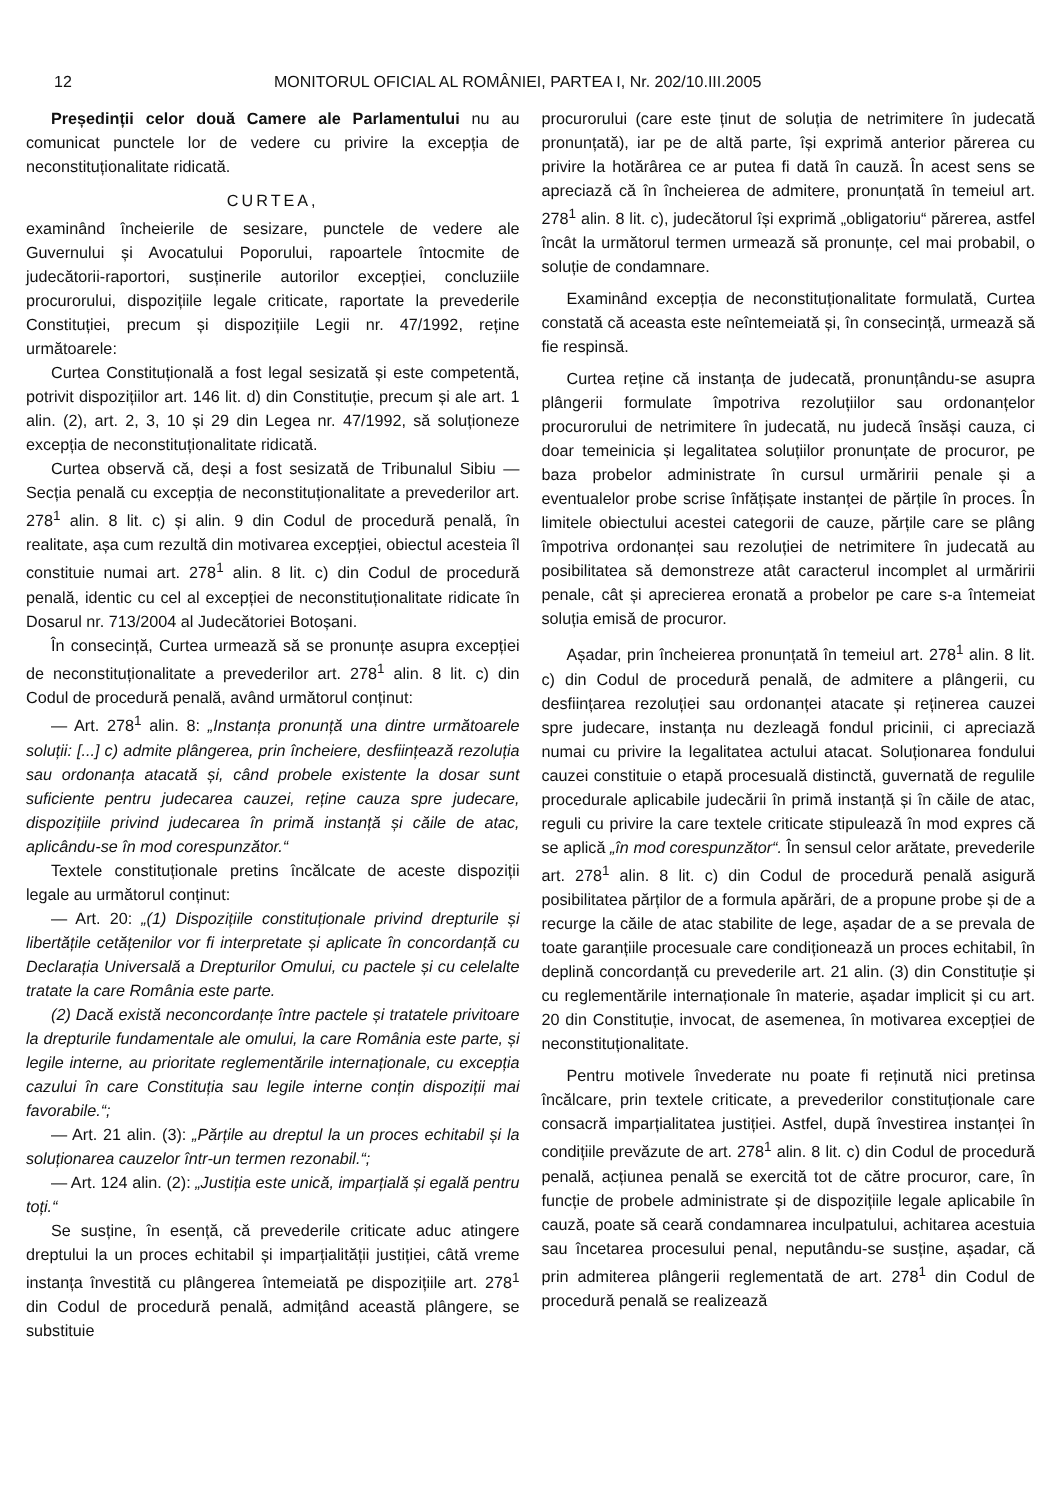12 MONITORUL OFICIAL AL ROMÂNIEI, PARTEA I, Nr. 202/10.III.2005
Președinții celor două Camere ale Parlamentului nu au comunicat punctele lor de vedere cu privire la excepția de neconstituționalitate ridicată.
CURTEA,
examinând încheierile de sesizare, punctele de vedere ale Guvernului și Avocatului Poporului, rapoartele întocmite de judecătorii-raportori, susținerile autorilor excepției, concluziile procurorului, dispozițiile legale criticate, raportate la prevederile Constituției, precum și dispozițiile Legii nr. 47/1992, reține următoarele:
Curtea Constituțională a fost legal sesizată și este competentă, potrivit dispozițiilor art. 146 lit. d) din Constituție, precum și ale art. 1 alin. (2), art. 2, 3, 10 și 29 din Legea nr. 47/1992, să soluționeze excepția de neconstituționalitate ridicată.
Curtea observă că, deși a fost sesizată de Tribunalul Sibiu — Secția penală cu excepția de neconstituționalitate a prevederilor art. 278<sup>1</sup> alin. 8 lit. c) și alin. 9 din Codul de procedură penală, în realitate, așa cum rezultă din motivarea excepției, obiectul acesteia îl constituie numai art. 278<sup>1</sup> alin. 8 lit. c) din Codul de procedură penală, identic cu cel al excepției de neconstituționalitate ridicate în Dosarul nr. 713/2004 al Judecătoriei Botoșani.
În consecință, Curtea urmează să se pronunțe asupra excepției de neconstituționalitate a prevederilor art. 278<sup>1</sup> alin. 8 lit. c) din Codul de procedură penală, având următorul conținut:
— Art. 278<sup>1</sup> alin. 8: „Instanța pronunță una dintre următoarele soluții: [...] c) admite plângerea, prin încheiere, desființează rezoluția sau ordonanța atacată și, când probele existente la dosar sunt suficiente pentru judecarea cauzei, reține cauza spre judecare, dispozițiile privind judecarea în primă instanță și căile de atac, aplicându-se în mod corespunzător.“
Textele constituționale pretins încălcate de aceste dispoziții legale au următorul conținut:
— Art. 20: „(1) Dispozițiile constituționale privind drepturile și libertățile cetățenilor vor fi interpretate și aplicate în concordanță cu Declarația Universală a Drepturilor Omului, cu pactele și cu celelalte tratate la care România este parte.
(2) Dacă există neconcordanțe între pactele și tratatele privitoare la drepturile fundamentale ale omului, la care România este parte, și legile interne, au prioritate reglementările internaționale, cu excepția cazului în care Constituția sau legile interne conțin dispoziții mai favorabile.“;
— Art. 21 alin. (3): „Părțile au dreptul la un proces echitabil și la soluționarea cauzelor într-un termen rezonabil.“;
— Art. 124 alin. (2): „Justiția este unică, imparțială și egală pentru toți.“
Se susține, în esență, că prevederile criticate aduc atingere dreptului la un proces echitabil și imparțialității justiției, câtă vreme instanța învestită cu plângerea întemeiată pe dispozițiile art. 278<sup>1</sup> din Codul de procedură penală, admițând această plângere, se substituie
procurorului (care este ținut de soluția de netrimitere în judecată pronunțată), iar pe de altă parte, își exprimă anterior părerea cu privire la hotărârea ce ar putea fi dată în cauză. În acest sens se apreciază că în încheierea de admitere, pronunțată în temeiul art. 278<sup>1</sup> alin. 8 lit. c), judecătorul își exprimă „obligatoriu“ părerea, astfel încât la următorul termen urmează să pronunțe, cel mai probabil, o soluție de condamnare.
Examinând excepția de neconstituționalitate formulată, Curtea constată că aceasta este neîntemeiată și, în consecință, urmează să fie respinsă.
Curtea reține că instanța de judecată, pronunțându-se asupra plângerii formulate împotriva rezoluțiilor sau ordonanțelor procurorului de netrimitere în judecată, nu judecă însăși cauza, ci doar temeinicia și legalitatea soluțiilor pronunțate de procuror, pe baza probelor administrate în cursul urmăririi penale și a eventualelor probe scrise înfățișate instanței de părțile în proces. În limitele obiectului acestei categorii de cauze, părțile care se plâng împotriva ordonanței sau rezoluției de netrimitere în judecată au posibilitatea să demonstreze atât caracterul incomplet al urmăririi penale, cât și aprecierea eronată a probelor pe care s-a întemeiat soluția emisă de procuror.
Așadar, prin încheierea pronunțată în temeiul art. 278<sup>1</sup> alin. 8 lit. c) din Codul de procedură penală, de admitere a plângerii, cu desființarea rezoluției sau ordonanței atacate și reținerea cauzei spre judecare, instanța nu dezleagă fondul pricinii, ci apreciază numai cu privire la legalitatea actului atacat. Soluționarea fondului cauzei constituie o etapă procesuală distinctă, guvernată de regulile procedurale aplicabile judecării în primă instanță și în căile de atac, reguli cu privire la care textele criticate stipulează în mod expres că se aplică „în mod corespunzător“. În sensul celor arătate, prevederile art. 278<sup>1</sup> alin. 8 lit. c) din Codul de procedură penală asigură posibilitatea părților de a formula apărări, de a propune probe și de a recurge la căile de atac stabilite de lege, așadar de a se prevala de toate garanțiile procesuale care condiționează un proces echitabil, în deplină concordanță cu prevederile art. 21 alin. (3) din Constituție și cu reglementările internaționale în materie, așadar implicit și cu art. 20 din Constituție, invocat, de asemenea, în motivarea excepției de neconstituționalitate.
Pentru motivele învederate nu poate fi reținută nici pretinsa încălcare, prin textele criticate, a prevederilor constituționale care consacră imparțialitatea justiției. Astfel, după învestirea instanței în condițiile prevăzute de art. 278<sup>1</sup> alin. 8 lit. c) din Codul de procedură penală, acțiunea penală se exercită tot de către procuror, care, în funcție de probele administrate și de dispozițiile legale aplicabile în cauză, poate să ceară condamnarea inculpatului, achitarea acestuia sau încetarea procesului penal, neputându-se susține, așadar, că prin admiterea plângerii reglementată de art. 278<sup>1</sup> din Codul de procedură penală se realizează